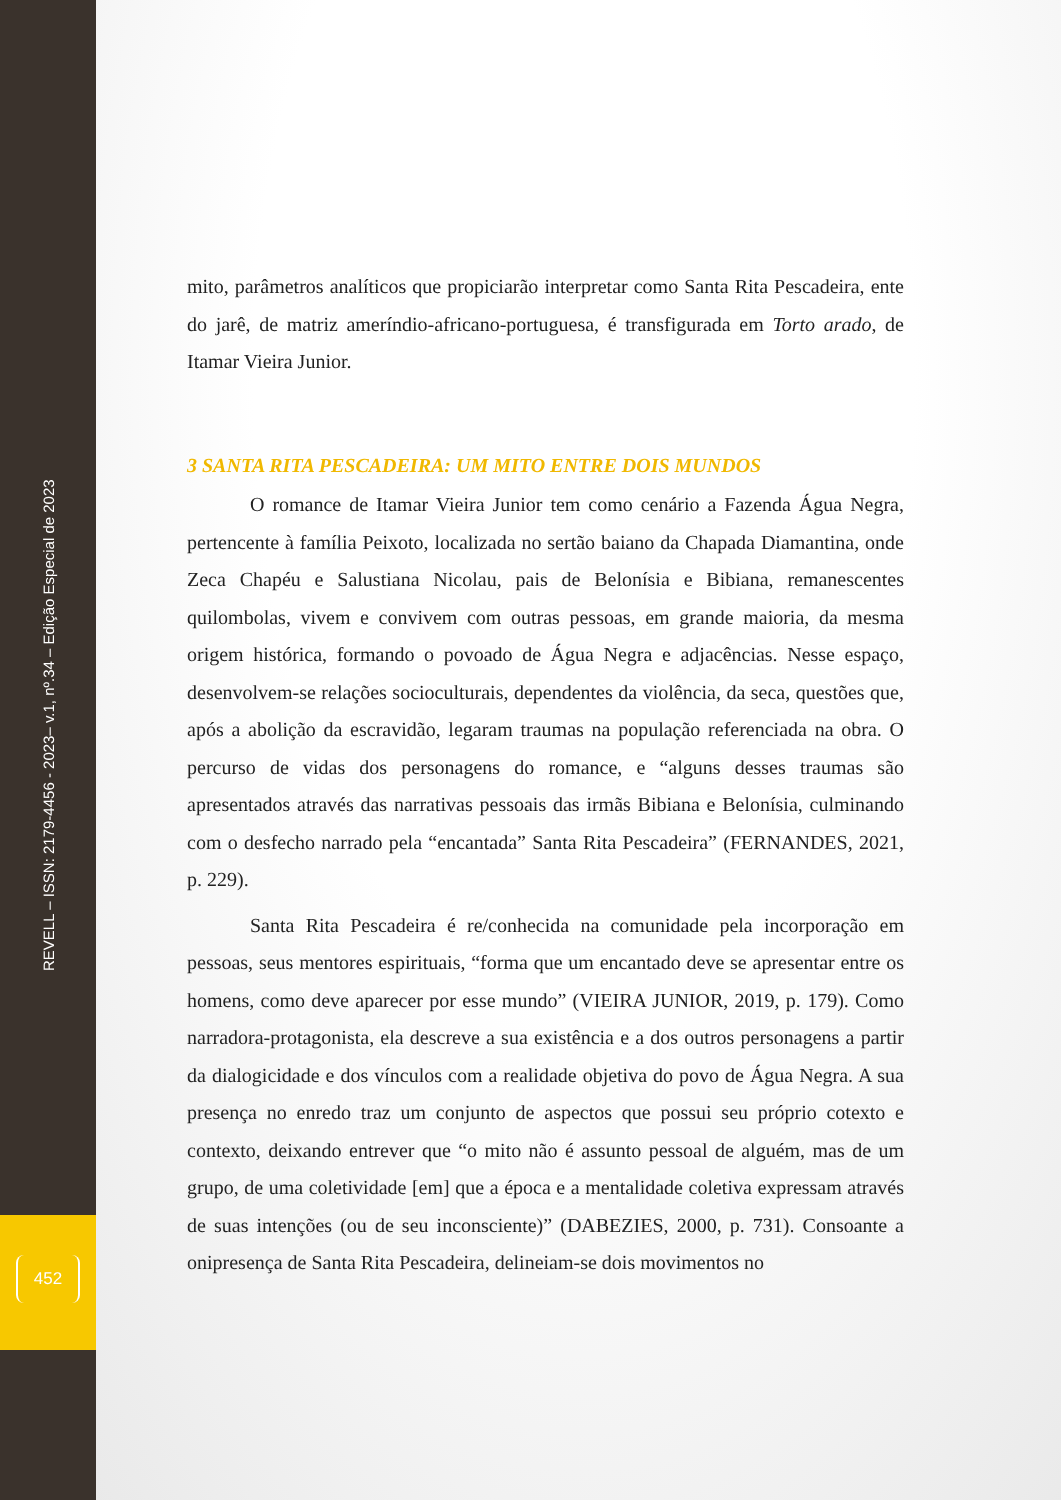REVELL – ISSN: 2179-4456 - 2023– v.1, nº.34 – Edição Especial de 2023
452
mito, parâmetros analíticos que propiciarão interpretar como Santa Rita Pescadeira, ente do jarê, de matriz ameríndio-africano-portuguesa, é transfigurada em Torto arado, de Itamar Vieira Junior.
3 SANTA RITA PESCADEIRA: UM MITO ENTRE DOIS MUNDOS
O romance de Itamar Vieira Junior tem como cenário a Fazenda Água Negra, pertencente à família Peixoto, localizada no sertão baiano da Chapada Diamantina, onde Zeca Chapéu e Salustiana Nicolau, pais de Belonísia e Bibiana, remanescentes quilombolas, vivem e convivem com outras pessoas, em grande maioria, da mesma origem histórica, formando o povoado de Água Negra e adjacências. Nesse espaço, desenvolvem-se relações socioculturais, dependentes da violência, da seca, questões que, após a abolição da escravidão, legaram traumas na população referenciada na obra. O percurso de vidas dos personagens do romance, e “alguns desses traumas são apresentados através das narrativas pessoais das irmãs Bibiana e Belonísia, culminando com o desfecho narrado pela “encantada” Santa Rita Pescadeira” (FERNANDES, 2021, p. 229).
Santa Rita Pescadeira é re/conhecida na comunidade pela incorporação em pessoas, seus mentores espirituais, “forma que um encantado deve se apresentar entre os homens, como deve aparecer por esse mundo” (VIEIRA JUNIOR, 2019, p. 179). Como narradora-protagonista, ela descreve a sua existência e a dos outros personagens a partir da dialogicidade e dos vínculos com a realidade objetiva do povo de Água Negra. A sua presença no enredo traz um conjunto de aspectos que possui seu próprio cotexto e contexto, deixando entrever que “o mito não é assunto pessoal de alguém, mas de um grupo, de uma coletividade [em] que a época e a mentalidade coletiva expressam através de suas intenções (ou de seu inconsciente)” (DABEZIES, 2000, p. 731). Consoante a onipresença de Santa Rita Pescadeira, delineiam-se dois movimentos no